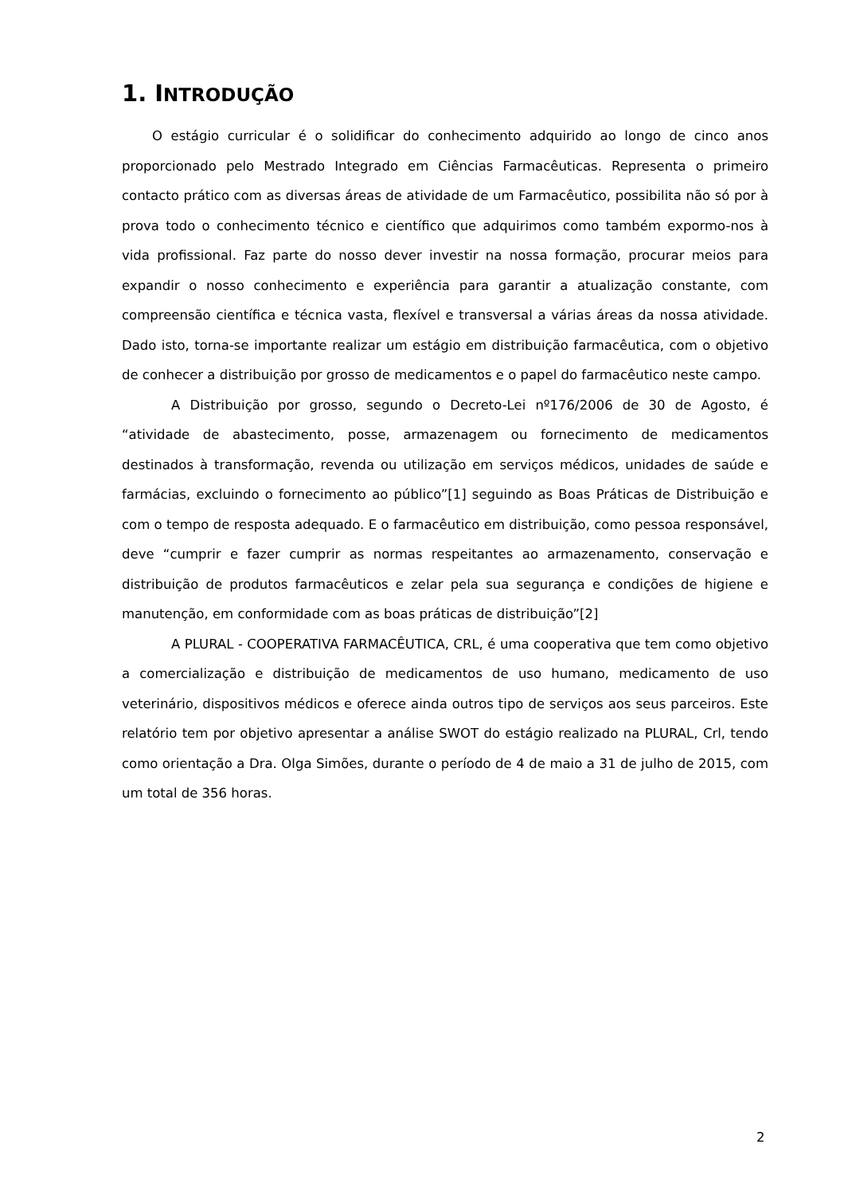1. INTRODUÇÃO
O estágio curricular é o solidificar do conhecimento adquirido ao longo de cinco anos proporcionado pelo Mestrado Integrado em Ciências Farmacêuticas. Representa o primeiro contacto prático com as diversas áreas de atividade de um Farmacêutico, possibilita não só por à prova todo o conhecimento técnico e científico que adquirimos como também expormo-nos à vida profissional. Faz parte do nosso dever investir na nossa formação, procurar meios para expandir o nosso conhecimento e experiência para garantir a atualização constante, com compreensão científica e técnica vasta, flexível e transversal a várias áreas da nossa atividade. Dado isto, torna-se importante realizar um estágio em distribuição farmacêutica, com o objetivo de conhecer a distribuição por grosso de medicamentos e o papel do farmacêutico neste campo.
A Distribuição por grosso, segundo o Decreto-Lei nº176/2006 de 30 de Agosto, é “atividade de abastecimento, posse, armazenagem ou fornecimento de medicamentos destinados à transformação, revenda ou utilização em serviços médicos, unidades de saúde e farmácias, excluindo o fornecimento ao público”[1] seguindo as Boas Práticas de Distribuição e com o tempo de resposta adequado. E o farmacêutico em distribuição, como pessoa responsável, deve “cumprir e fazer cumprir as normas respeitantes ao armazenamento, conservação e distribuição de produtos farmacêuticos e zelar pela sua segurança e condições de higiene e manutenção, em conformidade com as boas práticas de distribuição”[2]
A PLURAL - COOPERATIVA FARMACÊUTICA, CRL, é uma cooperativa que tem como objetivo a comercialização e distribuição de medicamentos de uso humano, medicamento de uso veterinário, dispositivos médicos e oferece ainda outros tipo de serviços aos seus parceiros. Este relatório tem por objetivo apresentar a análise SWOT do estágio realizado na PLURAL, Crl, tendo como orientação a Dra. Olga Simões, durante o período de 4 de maio a 31 de julho de 2015, com um total de 356 horas.
2